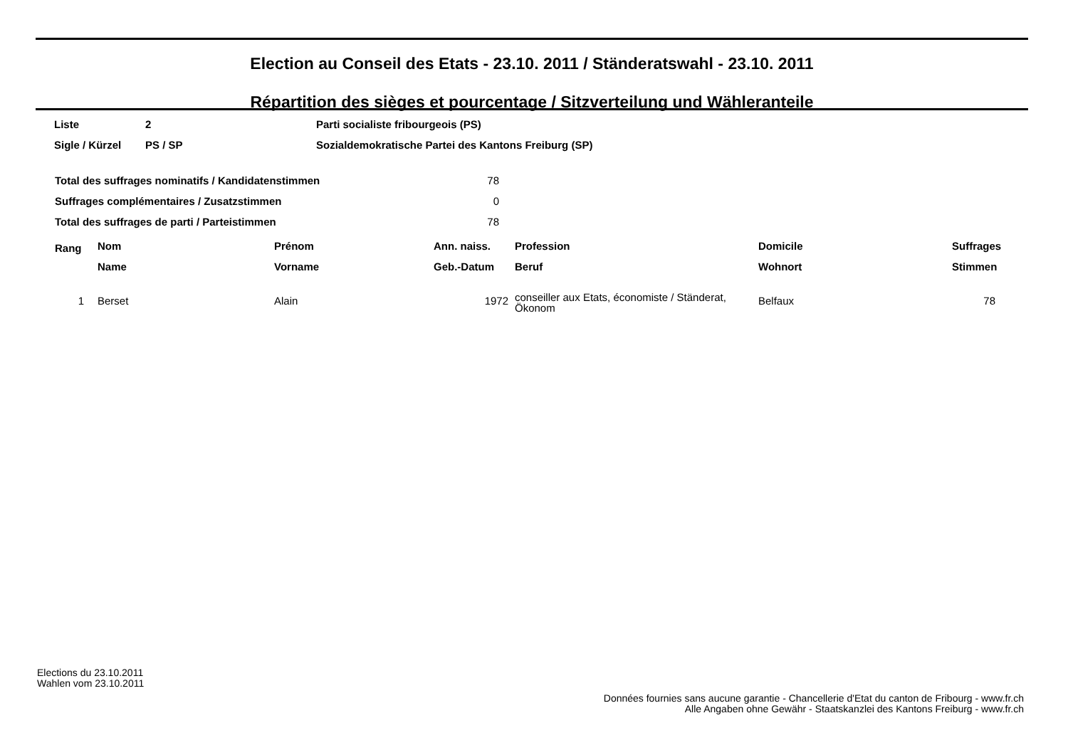Election au Conseil des Etats - 23.10. 2011 / Ständeratswahl - 23.10. 2011
Répartition des sièges et pourcentage / Sitzverteilung und Wähleranteile
| Liste | 2 | Parti socialiste fribourgeois (PS) |
| Sigle / Kürzel | PS / SP | Sozialdemokratische Partei des Kantons Freiburg (SP) |
| Total des suffrages nominatifs / Kandidatenstimmen | 78 |
| Suffrages complémentaires / Zusatzstimmen | 0 |
| Total des suffrages de parti / Parteistimmen | 78 |
| Rang | Nom | Prénom | Ann. naiss. | Profession | Domicile | Suffrages |
| --- | --- | --- | --- | --- | --- | --- |
| | Name | Vorname | Geb.-Datum | Beruf | Wohnort | Stimmen |
| 1 | Berset | Alain | 1972 | conseiller aux Etats, économiste / Ständerat, Ökonom | Belfaux | 78 |
Elections du 23.10.2011
Wahlen vom 23.10.2011
Données fournies sans aucune garantie - Chancellerie d'Etat du canton de Fribourg - www.fr.ch
Alle Angaben ohne Gewähr - Staatskanzlei des Kantons Freiburg - www.fr.ch